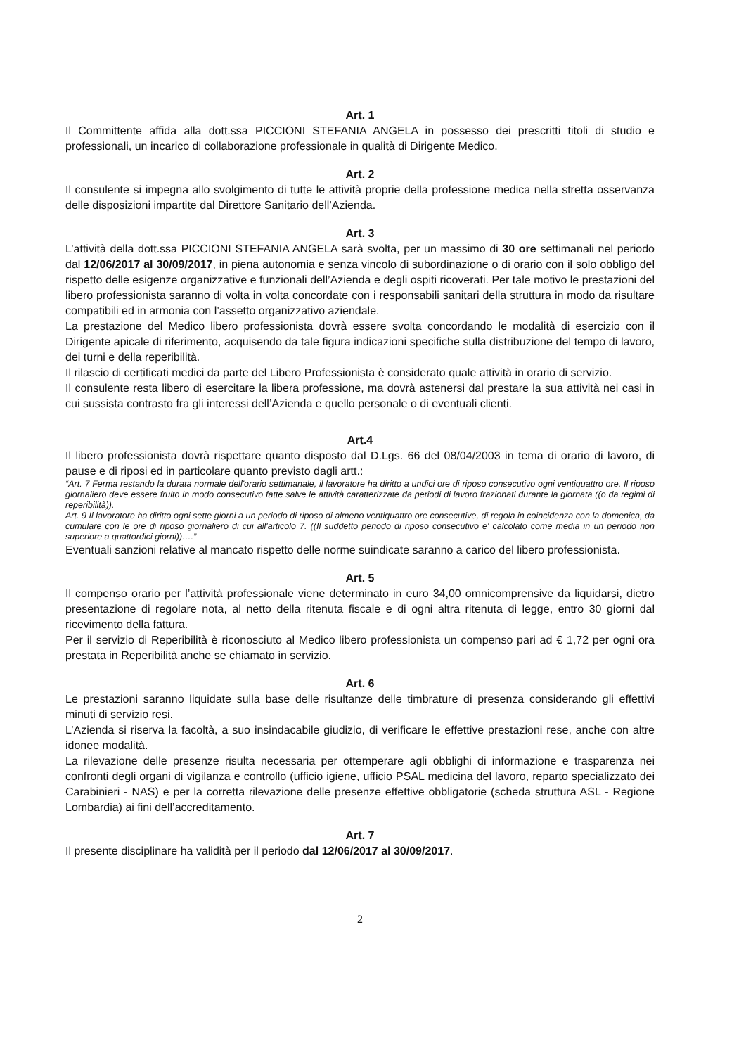Art. 1
Il Committente affida alla dott.ssa PICCIONI STEFANIA ANGELA in possesso dei prescritti titoli di studio e professionali, un incarico di collaborazione professionale in qualità di Dirigente Medico.
Art. 2
Il consulente si impegna allo svolgimento di tutte le attività proprie della professione medica nella stretta osservanza delle disposizioni impartite dal Direttore Sanitario dell’Azienda.
Art. 3
L’attività della dott.ssa PICCIONI STEFANIA ANGELA sarà svolta, per un massimo di 30 ore settimanali nel periodo dal 12/06/2017 al 30/09/2017, in piena autonomia e senza vincolo di subordinazione o di orario con il solo obbligo del rispetto delle esigenze organizzative e funzionali dell’Azienda e degli ospiti ricoverati. Per tale motivo le prestazioni del libero professionista saranno di volta in volta concordate con i responsabili sanitari della struttura in modo da risultare compatibili ed in armonia con l’assetto organizzativo aziendale.
La prestazione del Medico libero professionista dovrà essere svolta concordando le modalità di esercizio con il Dirigente apicale di riferimento, acquisendo da tale figura indicazioni specifiche sulla distribuzione del tempo di lavoro, dei turni e della reperibilità.
Il rilascio di certificati medici da parte del Libero Professionista è considerato quale attività in orario di servizio.
Il consulente resta libero di esercitare la libera professione, ma dovrà astenersi dal prestare la sua attività nei casi in cui sussista contrasto fra gli interessi dell’Azienda e quello personale o di eventuali clienti.
Art.4
Il libero professionista dovrà rispettare quanto disposto dal D.Lgs. 66 del 08/04/2003 in tema di orario di lavoro, di pause e di riposi ed in particolare quanto previsto dagli artt.:
“Art. 7 Ferma restando la durata normale dell'orario settimanale, il lavoratore ha diritto a undici ore di riposo consecutivo ogni ventiquattro ore. Il riposo giornaliero deve essere fruito in modo consecutivo fatte salve le attività caratterizzate da periodi di lavoro frazionati durante la giornata ((o da regimi di reperibilità)).
Art. 9 Il lavoratore ha diritto ogni sette giorni a un periodo di riposo di almeno ventiquattro ore consecutive, di regola in coincidenza con la domenica, da cumulare con le ore di riposo giornaliero di cui all'articolo 7. ((Il suddetto periodo di riposo consecutivo e' calcolato come media in un periodo non superiore a quattordici giorni))….”
Eventuali sanzioni relative al mancato rispetto delle norme suindicate saranno a carico del libero professionista.
Art. 5
Il compenso orario per l’attività professionale viene determinato in euro 34,00 omnicomprensive da liquidarsi, dietro presentazione di regolare nota, al netto della ritenuta fiscale e di ogni altra ritenuta di legge, entro 30 giorni dal ricevimento della fattura.
Per il servizio di Reperibilità è riconosciuto al Medico libero professionista un compenso pari ad € 1,72 per ogni ora prestata in Reperibilità anche se chiamato in servizio.
Art. 6
Le prestazioni saranno liquidate sulla base delle risultanze delle timbrature di presenza considerando gli effettivi minuti di servizio resi.
L’Azienda si riserva la facoltà, a suo insindacabile giudizio, di verificare le effettive prestazioni rese, anche con altre idonee modalità.
La rilevazione delle presenze risulta necessaria per ottemperare agli obblighi di informazione e trasparenza nei confronti degli organi di vigilanza e controllo (ufficio igiene, ufficio PSAL medicina del lavoro, reparto specializzato dei Carabinieri - NAS) e per la corretta rilevazione delle presenze effettive obbligatorie (scheda struttura ASL - Regione Lombardia) ai fini dell’accreditamento.
Art. 7
Il presente disciplinare ha validità per il periodo dal 12/06/2017 al 30/09/2017.
2